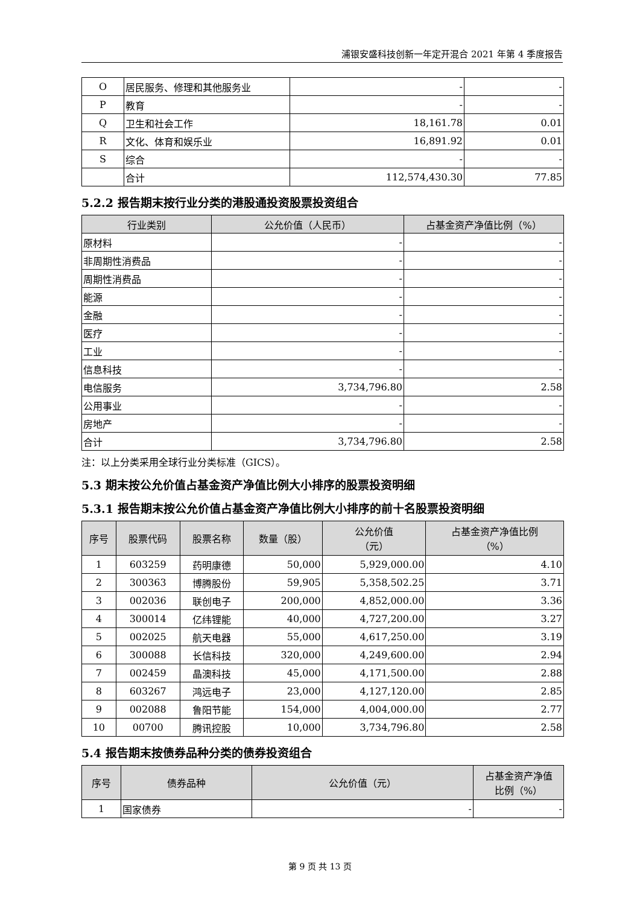浦银安盛科技创新一年定开混合 2021 年第 4 季度报告
| O | 居民服务、修理和其他服务业 | - | - |
| P | 教育 | - | - |
| Q | 卫生和社会工作 | 18,161.78 | 0.01 |
| R | 文化、体育和娱乐业 | 16,891.92 | 0.01 |
| S | 综合 | - | - |
| | 合计 | 112,574,430.30 | 77.85 |
5.2.2 报告期末按行业分类的港股通投资股票投资组合
| 行业类别 | 公允价值（人民币） | 占基金资产净值比例（%） |
| --- | --- | --- |
| 原材料 | - | - |
| 非周期性消费品 | - | - |
| 周期性消费品 | - | - |
| 能源 | - | - |
| 金融 | - | - |
| 医疗 | - | - |
| 工业 | - | - |
| 信息科技 | - | - |
| 电信服务 | 3,734,796.80 | 2.58 |
| 公用事业 | - | - |
| 房地产 | - | - |
| 合计 | 3,734,796.80 | 2.58 |
注：以上分类采用全球行业分类标准（GICS）。
5.3 期末按公允价值占基金资产净值比例大小排序的股票投资明细
5.3.1 报告期末按公允价值占基金资产净值比例大小排序的前十名股票投资明细
| 序号 | 股票代码 | 股票名称 | 数量（股） | 公允价值 （元） | 占基金资产净值比例 （%） |
| --- | --- | --- | --- | --- | --- |
| 1 | 603259 | 药明康德 | 50,000 | 5,929,000.00 | 4.10 |
| 2 | 300363 | 博腾股份 | 59,905 | 5,358,502.25 | 3.71 |
| 3 | 002036 | 联创电子 | 200,000 | 4,852,000.00 | 3.36 |
| 4 | 300014 | 亿纬锂能 | 40,000 | 4,727,200.00 | 3.27 |
| 5 | 002025 | 航天电器 | 55,000 | 4,617,250.00 | 3.19 |
| 6 | 300088 | 长信科技 | 320,000 | 4,249,600.00 | 2.94 |
| 7 | 002459 | 晶澳科技 | 45,000 | 4,171,500.00 | 2.88 |
| 8 | 603267 | 鸿远电子 | 23,000 | 4,127,120.00 | 2.85 |
| 9 | 002088 | 鲁阳节能 | 154,000 | 4,004,000.00 | 2.77 |
| 10 | 00700 | 腾讯控股 | 10,000 | 3,734,796.80 | 2.58 |
5.4 报告期末按债券品种分类的债券投资组合
| 序号 | 债券品种 | 公允价值（元） | 占基金资产净值 比例（%） |
| --- | --- | --- | --- |
| 1 | 国家债券 | - | - |
第 9 页 共 13 页